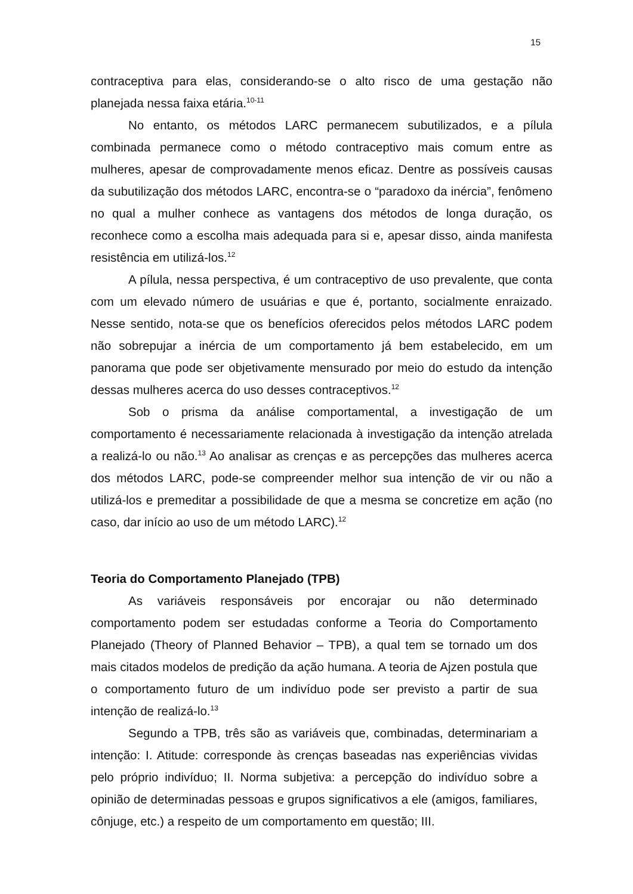15
contraceptiva para elas, considerando-se o alto risco de uma gestação não planejada nessa faixa etária.<sup>10-11</sup>
No entanto, os métodos LARC permanecem subutilizados, e a pílula combinada permanece como o método contraceptivo mais comum entre as mulheres, apesar de comprovadamente menos eficaz. Dentre as possíveis causas da subutilização dos métodos LARC, encontra-se o “paradoxo da inércia”, fenômeno no qual a mulher conhece as vantagens dos métodos de longa duração, os reconhece como a escolha mais adequada para si e, apesar disso, ainda manifesta resistência em utilizá-los.<sup>12</sup>
A pílula, nessa perspectiva, é um contraceptivo de uso prevalente, que conta com um elevado número de usuárias e que é, portanto, socialmente enraizado. Nesse sentido, nota-se que os benefícios oferecidos pelos métodos LARC podem não sobrepujar a inércia de um comportamento já bem estabelecido, em um panorama que pode ser objetivamente mensurado por meio do estudo da intenção dessas mulheres acerca do uso desses contraceptivos.<sup>12</sup>
Sob o prisma da análise comportamental, a investigação de um comportamento é necessariamente relacionada à investigação da intenção atrelada a realizá-lo ou não.<sup>13</sup> Ao analisar as crenças e as percepções das mulheres acerca dos métodos LARC, pode-se compreender melhor sua intenção de vir ou não a utilizá-los e premeditar a possibilidade de que a mesma se concretize em ação (no caso, dar início ao uso de um método LARC).<sup>12</sup>
Teoria do Comportamento Planejado (TPB)
As variáveis responsáveis por encorajar ou não determinado comportamento podem ser estudadas conforme a Teoria do Comportamento Planejado (Theory of Planned Behavior – TPB), a qual tem se tornado um dos mais citados modelos de predição da ação humana. A teoria de Ajzen postula que o comportamento futuro de um indivíduo pode ser previsto a partir de sua intenção de realizá-lo.<sup>13</sup>
Segundo a TPB, três são as variáveis que, combinadas, determinariam a intenção: I. Atitude: corresponde às crenças baseadas nas experiências vividas pelo próprio indivíduo; II. Norma subjetiva: a percepção do indivíduo sobre a opinião de determinadas pessoas e grupos significativos a ele (amigos, familiares, cônjuge, etc.) a respeito de um comportamento em questão; III.